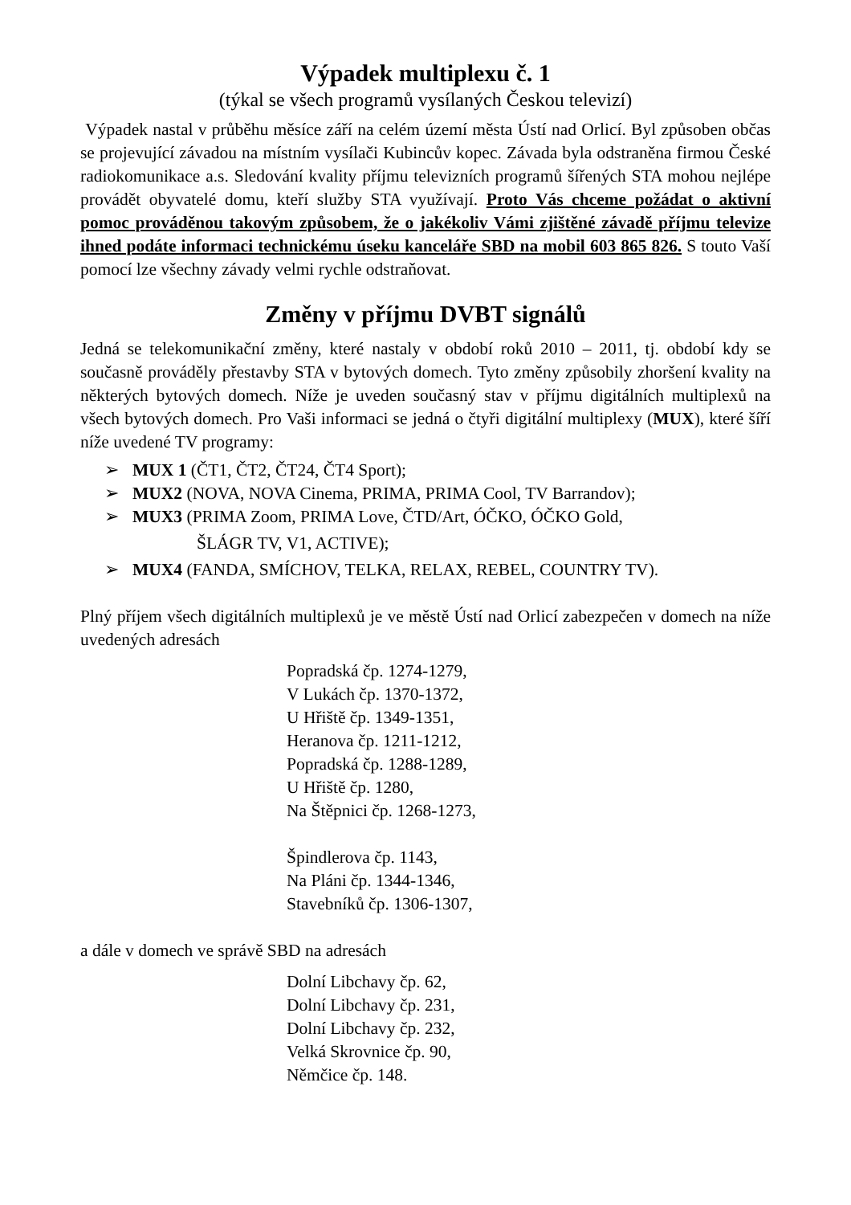Výpadek multiplexu č. 1
(týkal se všech programů vysílaných Českou televizí)
Výpadek nastal v průběhu měsíce září na celém území města Ústí nad Orlicí. Byl způsoben občas se projevující závadou na místním vysílači Kubincův kopec. Závada byla odstraněna firmou České radiokomunikace a.s. Sledování kvality příjmu televizních programů šířených STA mohou nejlépe provádět obyvatelé domu, kteří služby STA využívají. Proto Vás chceme požádat o aktivní pomoc prováděnou takovým způsobem, že o jakékoliv Vámi zjištěné závadě příjmu televize ihned podáte informaci technickému úseku kanceláře SBD na mobil 603 865 826. S touto Vaší pomocí lze všechny závady velmi rychle odstraňovat.
Změny v příjmu DVBT signálů
Jedná se telekomunikační změny, které nastaly v období roků 2010 – 2011, tj. období kdy se současně prováděly přestavby STA v bytových domech. Tyto změny způsobily zhoršení kvality na některých bytových domech. Níže je uveden současný stav v příjmu digitálních multiplexů na všech bytových domech. Pro Vaši informaci se jedná o čtyři digitální multiplexy (MUX), které šíří níže uvedené TV programy:
➢ MUX 1 (ČT1, ČT2, ČT24, ČT4 Sport);
➢ MUX2 (NOVA, NOVA Cinema, PRIMA, PRIMA Cool, TV Barrandov);
➢ MUX3 (PRIMA Zoom, PRIMA Love, ČTD/Art, ÓČKO, ÓČKO Gold,
ŠLÁGR TV, V1, ACTIVE);
➢ MUX4 (FANDA, SMÍCHOV, TELKA, RELAX, REBEL, COUNTRY TV).
Plný příjem všech digitálních multiplexů je ve městě Ústí nad Orlicí zabezpečen v domech na níže uvedených adresách
Popradská čp. 1274-1279,
V Lukách čp. 1370-1372,
U Hřiště čp. 1349-1351,
Heranova čp. 1211-1212,
Popradská čp. 1288-1289,
U Hřiště čp. 1280,
Na Štěpnici čp. 1268-1273,
Špindlerova čp. 1143,
Na Pláni čp. 1344-1346,
Stavebníků čp. 1306-1307,
a dále v domech ve správě SBD na adresách
Dolní Libchavy čp. 62,
Dolní Libchavy čp. 231,
Dolní Libchavy čp. 232,
Velká Skrovnice čp. 90,
Němčice čp. 148.